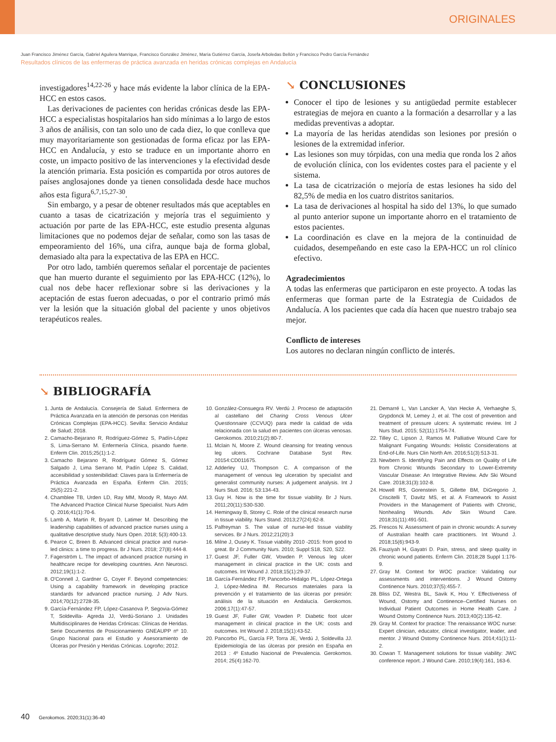ORIGINALES
Juan Francisco Jiménez García, Gabriel Aguilera Manrique, Francisco González Jiménez, María Gutiérrez García, Josefa Arboledas Bellón y Francisco Pedro García Fernández
Resultados clínicos de las enfermeras de práctica avanzada en heridas crónicas complejas en Andalucía
investigadores<sup>14,22-26</sup> y hace más evidente la labor clínica de la EPA-HCC en estos casos.
Las derivaciones de pacientes con heridas crónicas desde las EPA-HCC a especialistas hospitalarios han sido mínimas a lo largo de estos 3 años de análisis, con tan solo uno de cada diez, lo que conlleva que muy mayoritariamente son gestionadas de forma eficaz por las EPA-HCC en Andalucía, y esto se traduce en un importante ahorro en coste, un impacto positivo de las intervenciones y la efectividad desde la atención primaria. Esta posición es compartida por otros autores de países anglosajones donde ya tienen consolidada desde hace muchos años esta figura<sup>6,7,15,27-30</sup>.
Sin embargo, y a pesar de obtener resultados más que aceptables en cuanto a tasas de cicatrización y mejoría tras el seguimiento y actuación por parte de las EPA-HCC, este estudio presenta algunas limitaciones que no podemos dejar de señalar, como son las tasas de empeoramiento del 16%, una cifra, aunque baja de forma global, demasiado alta para la expectativa de las EPA en HCC.
Por otro lado, también queremos señalar el porcentaje de pacientes que han muerto durante el seguimiento por las EPA-HCC (12%), lo cual nos debe hacer reflexionar sobre si las derivaciones y la aceptación de estas fueron adecuadas, o por el contrario primó más ver la lesión que la situación global del paciente y unos objetivos terapéuticos reales.
↘ CONCLUSIONES
Conocer el tipo de lesiones y su antigüedad permite establecer estrategias de mejora en cuanto a la formación a desarrollar y a las medidas preventivas a adoptar.
La mayoría de las heridas atendidas son lesiones por presión o lesiones de la extremidad inferior.
Las lesiones son muy tórpidas, con una media que ronda los 2 años de evolución clínica, con los evidentes costes para el paciente y el sistema.
La tasa de cicatrización o mejoría de estas lesiones ha sido del 82,5% de media en los cuatro distritos sanitarios.
La tasa de derivaciones al hospital ha sido del 13%, lo que sumado al punto anterior supone un importante ahorro en el tratamiento de estos pacientes.
La coordinación es clave en la mejora de la continuidad de cuidados, desempeñando en este caso la EPA-HCC un rol clínico efectivo.
Agradecimientos
A todas las enfermeras que participaron en este proyecto. A todas las enfermeras que forman parte de la Estrategia de Cuidados de Andalucía. A los pacientes que cada día hacen que nuestro trabajo sea mejor.
Conflicto de intereses
Los autores no declaran ningún conflicto de interés.
↘ BIBLIOGRAFÍA
1. Junta de Andalucía. Consejería de Salud. Enfermera de Práctica Avanzada en la atención de personas con Heridas Crónicas Complejas (EPA-HCC). Sevilla: Servicio Andaluz de Salud; 2018.
2. Camacho-Bejarano R, Rodríguez-Gómez S, Padín-López S, Lima-Serrano M. Enfermería Clínica, pisando fuerte. Enferm Clin. 2015;25(1):1-2.
3. Camacho Bejarano R, Rodríguez Gómez S, Gómez Salgado J, Lima Serrano M, Padín López S. Calidad, accesibilidad y sostenibilidad: Claves para la Enfermería de Práctica Avanzada en España. Enferm Clin. 2015; 25(5):221-2.
4. Chamblee TB, Urden LD, Ray MM, Moody R, Mayo AM. The Advanced Practice Clinical Nurse Specialist. Nurs Adm Q. 2016;41(1):70-6.
5. Lamb A, Martin R, Bryant D, Latimer M. Describing the leadership capabilities of advanced practice nurses using a qualitative descriptive study. Nurs Open. 2018; 5(3):400-13.
6. Pearce C, Breen B. Advanced clinical practice and nurse-led clinics: a time to progress. Br J Nurs. 2018; 27(8):444-8.
7. Fagerström L. The impact of advanced practice nursing in healthcare recipe for developing countries. Ann Neurosci. 2012;19(1):1-2.
8. O'Connell J, Gardner G, Coyer F. Beyond competencies: Using a capability framework in developing practice standards for advanced practice nursing. J Adv Nurs. 2014;70(12):2728-35.
9. García-Fernández FP, López-Casanova P, Segovia-Gómez T, Soldevilla- Agreda JJ, Verdú-Soriano J. Unidades Multidisciplinares de Heridas Crónicas: Clínicas de Heridas. Serie Documentos de Posicionamiento GNEAUPP nº 10. Grupo Nacional para el Estudio y Asesoramiento de Úlceras por Presión y Heridas Crónicas. Logroño; 2012.
10. González-Consuegra RV. Verdú J. Proceso de adaptación al castellano del Charing Cross Venous Ulcer Questionnaire (CCVUQ) para medir la calidad de vida relacionada con la salud en pacientes con úlceras venosas. Gerokomos. 2010;21(2):80-7.
11. Mclain N, Moore Z. Wound cleansing for treating venous leg ulcers. Cochrane Database Syst Rev. 20154:CD011675.
12. Adderley UJ, Thompson C. A comparison of the management of venous leg ulceration by specialist and generalist community nurses: A judgement analysis. Int J Nurs Stud. 2016; 53:134-43.
13. Guy H. Now is the time for tissue viability. Br J Nurs. 2011;20(11):S30-S30.
14. Hemingway B, Storey C. Role of the clinical research nurse in tissue viability. Nurs Stand. 2013;27(24):62-8.
15. Palfreyman S. The value of nurse-led tissue viability services. Br J Nurs. 2012;21(20):3
16. Milne J, Ousey K. Tissue viability 2010 -2015: from good to great. Br J Community Nurs. 2010; Suppl:S18, S20, S22.
17. Guest JF, Fuller GW, Vowden P. Venous leg ulcer management in clinical practice in the UK: costs and outcomes. Int Wound J. 2018;15(1):29-37.
18. García-Fernández FP, Pancorbo-Hidalgo PL, López-Ortega J, López-Medina IM. Recursos materiales para la prevención y el tratamiento de las úlceras por presión: análisis de la situación en Andalucía. Gerokomos. 2006;17(1):47-57.
19. Guest JF, Fuller GW, Vowden P. Diabetic foot ulcer management in clinical practice in the UK: costs and outcomes. Int Wound J. 2018;15(1):43-52.
20. Pancorbo PL, García FP, Torra JE, Verdú J, Soldevilla JJ. Epidemiología de las úlceras por presión en España en 2013 : 4º Estudio Nacional de Prevalencia. Gerokomos. 2014; 25(4):162-70.
21. Demarré L, Van Lancker A, Van Hecke A, Verhaeghe S, Grypdonck M, Lemey J, et al. The cost of prevention and treatment of pressure ulcers: A systematic review. Int J Nurs Stud. 2015; 52(11):1754-74.
22. Tilley C, Lipson J, Ramos M. Palliative Wound Care for Malignant Fungating Wounds: Holistic Considerations at End-of-Life. Nurs Clin North Am. 2016;51(3):513-31.
23. Newbern S. Identifying Pain and Effects on Quality of Life from Chronic Wounds Secondary to Lower-Extremity Vascular Disease: An Integrative Review. Adv Ski Wound Care. 2018;31(3):102-8.
24. Howell RS, Gorenstein S, Gillette BM, DiGregorio J, Criscitelli T, Davitz MS, et al. A Framework to Assist Providers in the Management of Patients with Chronic, Nonhealing Wounds. Adv Skin Wound Care. 2018;31(11):491-501.
25. Frescos N. Assessment of pain in chronic wounds: A survey of Australian health care practitioners. Int Wound J. 2018;15(6):943-9.
26. Fauziyah H, Gayatri D. Pain, stress, and sleep quality in chronic wound patients. Enferm Clin. 2018;28 Suppl 1:176-9.
27. Gray M. Context for WOC practice: Validating our assessments and interventions. J Wound Ostomy Continence Nurs. 2010;37(5):455-7.
28. Bliss DZ, Westra BL, Savik K, Hou Y. Effectiveness of Wound, Ostomy and Continence–Certified Nurses on Individual Patient Outcomes in Home Health Care. J Wound Ostomy Continence Nurs. 2013;40(2):135-42.
29. Gray M. Context for practice: The renaissance WOC nurse: Expert clinician, educator, clinical investigator, leader, and mentor. J Wound Ostomy Continence Nurs. 2014;41(1):11-2.
30. Cowan T. Management solutions for tissue viability: JWC conference report. J Wound Care. 2010;19(4):161, 163-6.
40 Gerokomos. 2020;31(1):36-40